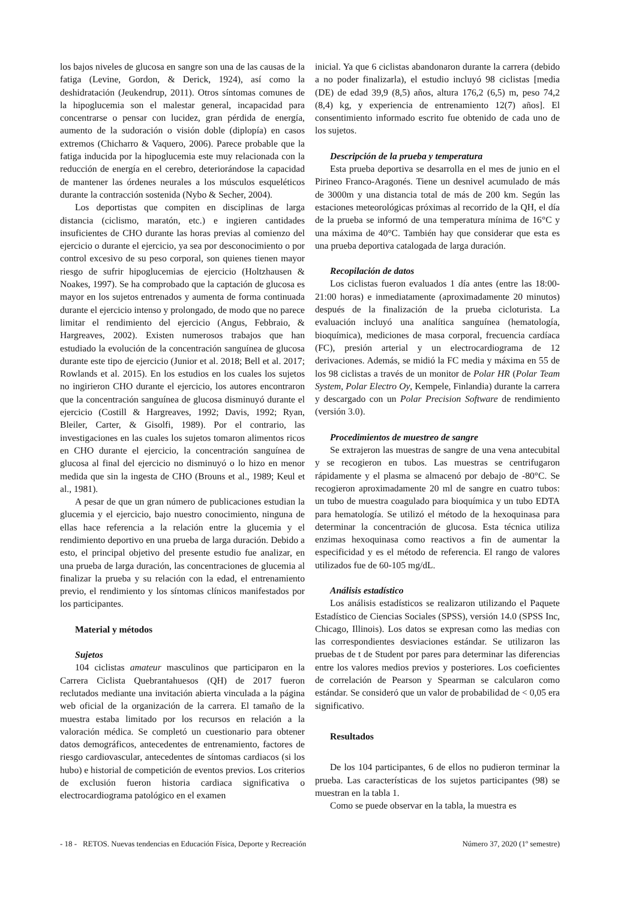los bajos niveles de glucosa en sangre son una de las causas de la fatiga (Levine, Gordon, & Derick, 1924), así como la deshidratación (Jeukendrup, 2011). Otros síntomas comunes de la hipoglucemia son el malestar general, incapacidad para concentrarse o pensar con lucidez, gran pérdida de energía, aumento de la sudoración o visión doble (diplopía) en casos extremos (Chicharro & Vaquero, 2006). Parece probable que la fatiga inducida por la hipoglucemia este muy relacionada con la reducción de energía en el cerebro, deteriorándose la capacidad de mantener las órdenes neurales a los músculos esqueléticos durante la contracción sostenida (Nybo & Secher, 2004).
Los deportistas que compiten en disciplinas de larga distancia (ciclismo, maratón, etc.) e ingieren cantidades insuficientes de CHO durante las horas previas al comienzo del ejercicio o durante el ejercicio, ya sea por desconocimiento o por control excesivo de su peso corporal, son quienes tienen mayor riesgo de sufrir hipoglucemias de ejercicio (Holtzhausen & Noakes, 1997). Se ha comprobado que la captación de glucosa es mayor en los sujetos entrenados y aumenta de forma continuada durante el ejercicio intenso y prolongado, de modo que no parece limitar el rendimiento del ejercicio (Angus, Febbraio, & Hargreaves, 2002). Existen numerosos trabajos que han estudiado la evolución de la concentración sanguínea de glucosa durante este tipo de ejercicio (Junior et al. 2018; Bell et al. 2017; Rowlands et al. 2015). En los estudios en los cuales los sujetos no ingirieron CHO durante el ejercicio, los autores encontraron que la concentración sanguínea de glucosa disminuyó durante el ejercicio (Costill & Hargreaves, 1992; Davis, 1992; Ryan, Bleiler, Carter, & Gisolfi, 1989). Por el contrario, las investigaciones en las cuales los sujetos tomaron alimentos ricos en CHO durante el ejercicio, la concentración sanguínea de glucosa al final del ejercicio no disminuyó o lo hizo en menor medida que sin la ingesta de CHO (Brouns et al., 1989; Keul et al., 1981).
A pesar de que un gran número de publicaciones estudian la glucemia y el ejercicio, bajo nuestro conocimiento, ninguna de ellas hace referencia a la relación entre la glucemia y el rendimiento deportivo en una prueba de larga duración. Debido a esto, el principal objetivo del presente estudio fue analizar, en una prueba de larga duración, las concentraciones de glucemia al finalizar la prueba y su relación con la edad, el entrenamiento previo, el rendimiento y los síntomas clínicos manifestados por los participantes.
Material y métodos
Sujetos
104 ciclistas amateur masculinos que participaron en la Carrera Ciclista Quebrantahuesos (QH) de 2017 fueron reclutados mediante una invitación abierta vinculada a la página web oficial de la organización de la carrera. El tamaño de la muestra estaba limitado por los recursos en relación a la valoración médica. Se completó un cuestionario para obtener datos demográficos, antecedentes de entrenamiento, factores de riesgo cardiovascular, antecedentes de síntomas cardiacos (si los hubo) e historial de competición de eventos previos. Los criterios de exclusión fueron historia cardiaca significativa o electrocardiograma patológico en el examen
inicial. Ya que 6 ciclistas abandonaron durante la carrera (debido a no poder finalizarla), el estudio incluyó 98 ciclistas [media (DE) de edad 39,9 (8,5) años, altura 176,2 (6,5) m, peso 74,2 (8,4) kg, y experiencia de entrenamiento 12(7) años]. El consentimiento informado escrito fue obtenido de cada uno de los sujetos.
Descripción de la prueba y temperatura
Esta prueba deportiva se desarrolla en el mes de junio en el Pirineo Franco-Aragonés. Tiene un desnivel acumulado de más de 3000m y una distancia total de más de 200 km. Según las estaciones meteorológicas próximas al recorrido de la QH, el día de la prueba se informó de una temperatura mínima de 16°C y una máxima de 40°C. También hay que considerar que esta es una prueba deportiva catalogada de larga duración.
Recopilación de datos
Los ciclistas fueron evaluados 1 día antes (entre las 18:00-21:00 horas) e inmediatamente (aproximadamente 20 minutos) después de la finalización de la prueba cicloturista. La evaluación incluyó una analítica sanguínea (hematología, bioquímica), mediciones de masa corporal, frecuencia cardíaca (FC), presión arterial y un electrocardiograma de 12 derivaciones. Además, se midió la FC media y máxima en 55 de los 98 ciclistas a través de un monitor de Polar HR (Polar Team System, Polar Electro Oy, Kempele, Finlandia) durante la carrera y descargado con un Polar Precision Software de rendimiento (versión 3.0).
Procedimientos de muestreo de sangre
Se extrajeron las muestras de sangre de una vena antecubital y se recogieron en tubos. Las muestras se centrifugaron rápidamente y el plasma se almacenó por debajo de -80°C. Se recogieron aproximadamente 20 ml de sangre en cuatro tubos: un tubo de muestra coagulado para bioquímica y un tubo EDTA para hematología. Se utilizó el método de la hexoquinasa para determinar la concentración de glucosa. Esta técnica utiliza enzimas hexoquinasa como reactivos a fin de aumentar la especificidad y es el método de referencia. El rango de valores utilizados fue de 60-105 mg/dL.
Análisis estadístico
Los análisis estadísticos se realizaron utilizando el Paquete Estadístico de Ciencias Sociales (SPSS), versión 14.0 (SPSS Inc, Chicago, Illinois). Los datos se expresan como las medias con las correspondientes desviaciones estándar. Se utilizaron las pruebas de t de Student por pares para determinar las diferencias entre los valores medios previos y posteriores. Los coeficientes de correlación de Pearson y Spearman se calcularon como estándar. Se consideró que un valor de probabilidad de < 0,05 era significativo.
Resultados
De los 104 participantes, 6 de ellos no pudieron terminar la prueba. Las características de los sujetos participantes (98) se muestran en la tabla 1.
Como se puede observar en la tabla, la muestra es
- 18 - RETOS. Nuevas tendencias en Educación Física, Deporte y Recreación Número 37, 2020 (1º semestre)